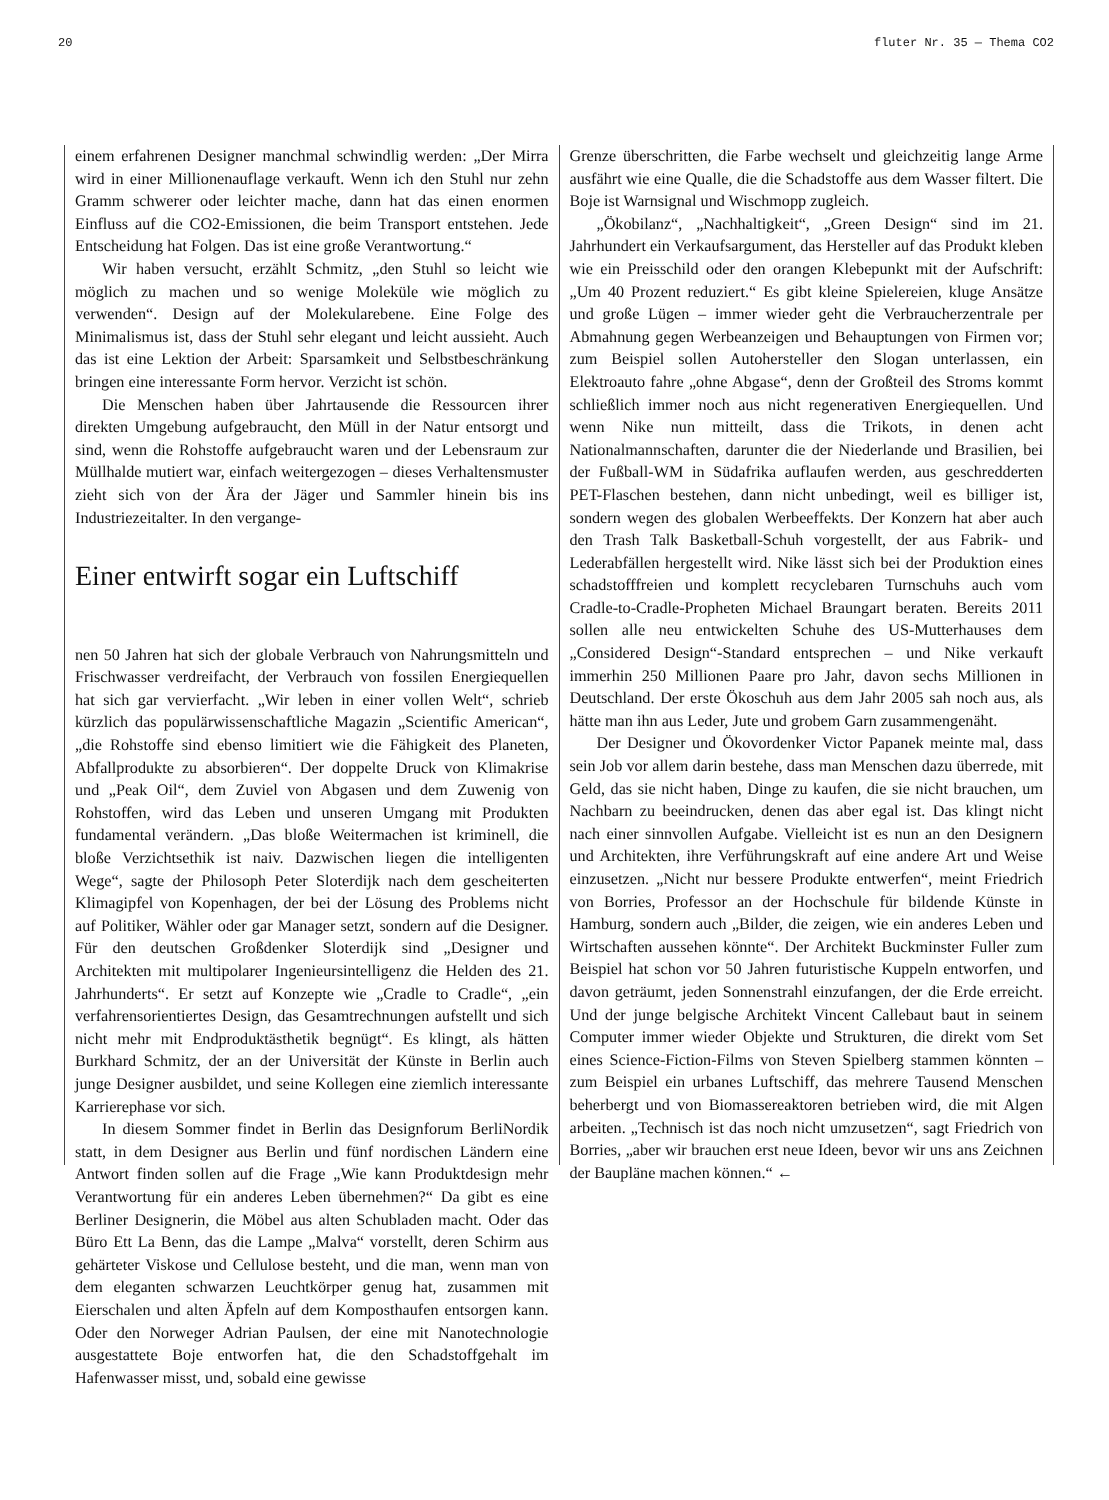20 fluter Nr. 35 — Thema CO2
einem erfahrenen Designer manchmal schwindlig werden: „Der Mirra wird in einer Millionenauflage verkauft. Wenn ich den Stuhl nur zehn Gramm schwerer oder leichter mache, dann hat das einen enormen Einfluss auf die CO2-Emissionen, die beim Transport entstehen. Jede Entscheidung hat Folgen. Das ist eine große Verantwortung.“
Wir haben versucht, erzählt Schmitz, „den Stuhl so leicht wie möglich zu machen und so wenige Moleküle wie möglich zu verwenden“. Design auf der Molekularebene. Eine Folge des Minimalismus ist, dass der Stuhl sehr elegant und leicht aussieht. Auch das ist eine Lektion der Arbeit: Sparsamkeit und Selbstbeschränkung bringen eine interessante Form hervor. Verzicht ist schön.
Die Menschen haben über Jahrtausende die Ressourcen ihrer direkten Umgebung aufgebraucht, den Müll in der Natur entsorgt und sind, wenn die Rohstoffe aufgebraucht waren und der Lebensraum zur Müllhalde mutiert war, einfach weitergezogen – dieses Verhaltensmuster zieht sich von der Ära der Jäger und Sammler hinein bis ins Industriezeitalter. In den vergange-
Einer entwirft sogar ein Luftschiff
nen 50 Jahren hat sich der globale Verbrauch von Nahrungsmitteln und Frischwasser verdreifacht, der Verbrauch von fossilen Energiequellen hat sich gar vervierfacht. „Wir leben in einer vollen Welt“, schrieb kürzlich das populärwissenschaftliche Magazin „Scientific American“, „die Rohstoffe sind ebenso limitiert wie die Fähigkeit des Planeten, Abfallprodukte zu absorbieren“. Der doppelte Druck von Klimakrise und „Peak Oil“, dem Zuviel von Abgasen und dem Zuwenig von Rohstoffen, wird das Leben und unseren Umgang mit Produkten fundamental verändern. „Das bloße Weitermachen ist kriminell, die bloße Verzichtsethik ist naiv. Dazwischen liegen die intelligenten Wege“, sagte der Philosoph Peter Sloterdijk nach dem gescheiterten Klimagipfel von Kopenhagen, der bei der Lösung des Problems nicht auf Politiker, Wähler oder gar Manager setzt, sondern auf die Designer. Für den deutschen Großdenker Sloterdijk sind „Designer und Architekten mit multipolarer Ingenieursintelligenz die Helden des 21. Jahrhunderts“. Er setzt auf Konzepte wie „Cradle to Cradle“, „ein verfahrensorientiertes Design, das Gesamtrechnungen aufstellt und sich nicht mehr mit Endproduktästhetik begnügt“. Es klingt, als hätten Burkhard Schmitz, der an der Universität der Künste in Berlin auch junge Designer ausbildet, und seine Kollegen eine ziemlich interessante Karrierephase vor sich.
In diesem Sommer findet in Berlin das Designforum BerliNordik statt, in dem Designer aus Berlin und fünf nordischen Ländern eine Antwort finden sollen auf die Frage „Wie kann Produktdesign mehr Verantwortung für ein anderes Leben übernehmen?“ Da gibt es eine Berliner Designerin, die Möbel aus alten Schubladen macht. Oder das Büro Ett La Benn, das die Lampe „Malva“ vorstellt, deren Schirm aus gehärteter Viskose und Cellulose besteht, und die man, wenn man von dem eleganten schwarzen Leuchtkörper genug hat, zusammen mit Eierschalen und alten Äpfeln auf dem Komposthaufen entsorgen kann. Oder den Norweger Adrian Paulsen, der eine mit Nanotechnologie ausgestattete Boje entworfen hat, die den Schadstoffgehalt im Hafenwasser misst, und, sobald eine gewisse
Grenze überschritten, die Farbe wechselt und gleichzeitig lange Arme ausfährt wie eine Qualle, die die Schadstoffe aus dem Wasser filtert. Die Boje ist Warnsignal und Wischmopp zugleich.
„Ökobilanz“, „Nachhaltigkeit“, „Green Design“ sind im 21. Jahrhundert ein Verkaufsargument, das Hersteller auf das Produkt kleben wie ein Preisschild oder den orangen Klebepunkt mit der Aufschrift: „Um 40 Prozent reduziert.“ Es gibt kleine Spielereien, kluge Ansätze und große Lügen – immer wieder geht die Verbraucherzentrale per Abmahnung gegen Werbeanzeigen und Behauptungen von Firmen vor; zum Beispiel sollen Autohersteller den Slogan unterlassen, ein Elektroauto fahre „ohne Abgase“, denn der Großteil des Stroms kommt schließlich immer noch aus nicht regenerativen Energiequellen. Und wenn Nike nun mitteilt, dass die Trikots, in denen acht Nationalmannschaften, darunter die der Niederlande und Brasilien, bei der Fußball-WM in Südafrika auflaufen werden, aus geschredderten PET-Flaschen bestehen, dann nicht unbedingt, weil es billiger ist, sondern wegen des globalen Werbeeffekts. Der Konzern hat aber auch den Trash Talk Basketball-Schuh vorgestellt, der aus Fabrik- und Lederabfällen hergestellt wird. Nike lässt sich bei der Produktion eines schadstofffreien und komplett recyclebaren Turnschuhs auch vom Cradle-to-Cradle-Propheten Michael Braungart beraten. Bereits 2011 sollen alle neu entwickelten Schuhe des US-Mutterhauses dem „Considered Design“-Standard entsprechen – und Nike verkauft immerhin 250 Millionen Paare pro Jahr, davon sechs Millionen in Deutschland. Der erste Ökoschuh aus dem Jahr 2005 sah noch aus, als hätte man ihn aus Leder, Jute und grobem Garn zusammengenäht.
Der Designer und Ökovordenker Victor Papanek meinte mal, dass sein Job vor allem darin bestehe, dass man Menschen dazu überrede, mit Geld, das sie nicht haben, Dinge zu kaufen, die sie nicht brauchen, um Nachbarn zu beeindrucken, denen das aber egal ist. Das klingt nicht nach einer sinnvollen Aufgabe. Vielleicht ist es nun an den Designern und Architekten, ihre Verführungskraft auf eine andere Art und Weise einzusetzen. „Nicht nur bessere Produkte entwerfen“, meint Friedrich von Borries, Professor an der Hochschule für bildende Künste in Hamburg, sondern auch „Bilder, die zeigen, wie ein anderes Leben und Wirtschaften aussehen könnte“. Der Architekt Buckminster Fuller zum Beispiel hat schon vor 50 Jahren futuristische Kuppeln entworfen, und davon geträumt, jeden Sonnenstrahl einzufangen, der die Erde erreicht. Und der junge belgische Architekt Vincent Callebaut baut in seinem Computer immer wieder Objekte und Strukturen, die direkt vom Set eines Science-Fiction-Films von Steven Spielberg stammen könnten – zum Beispiel ein urbanes Luftschiff, das mehrere Tausend Menschen beherbergt und von Biomassereaktoren betrieben wird, die mit Algen arbeiten. „Technisch ist das noch nicht umzusetzen“, sagt Friedrich von Borries, „aber wir brauchen erst neue Ideen, bevor wir uns ans Zeichnen der Baupläne machen können.“ ←